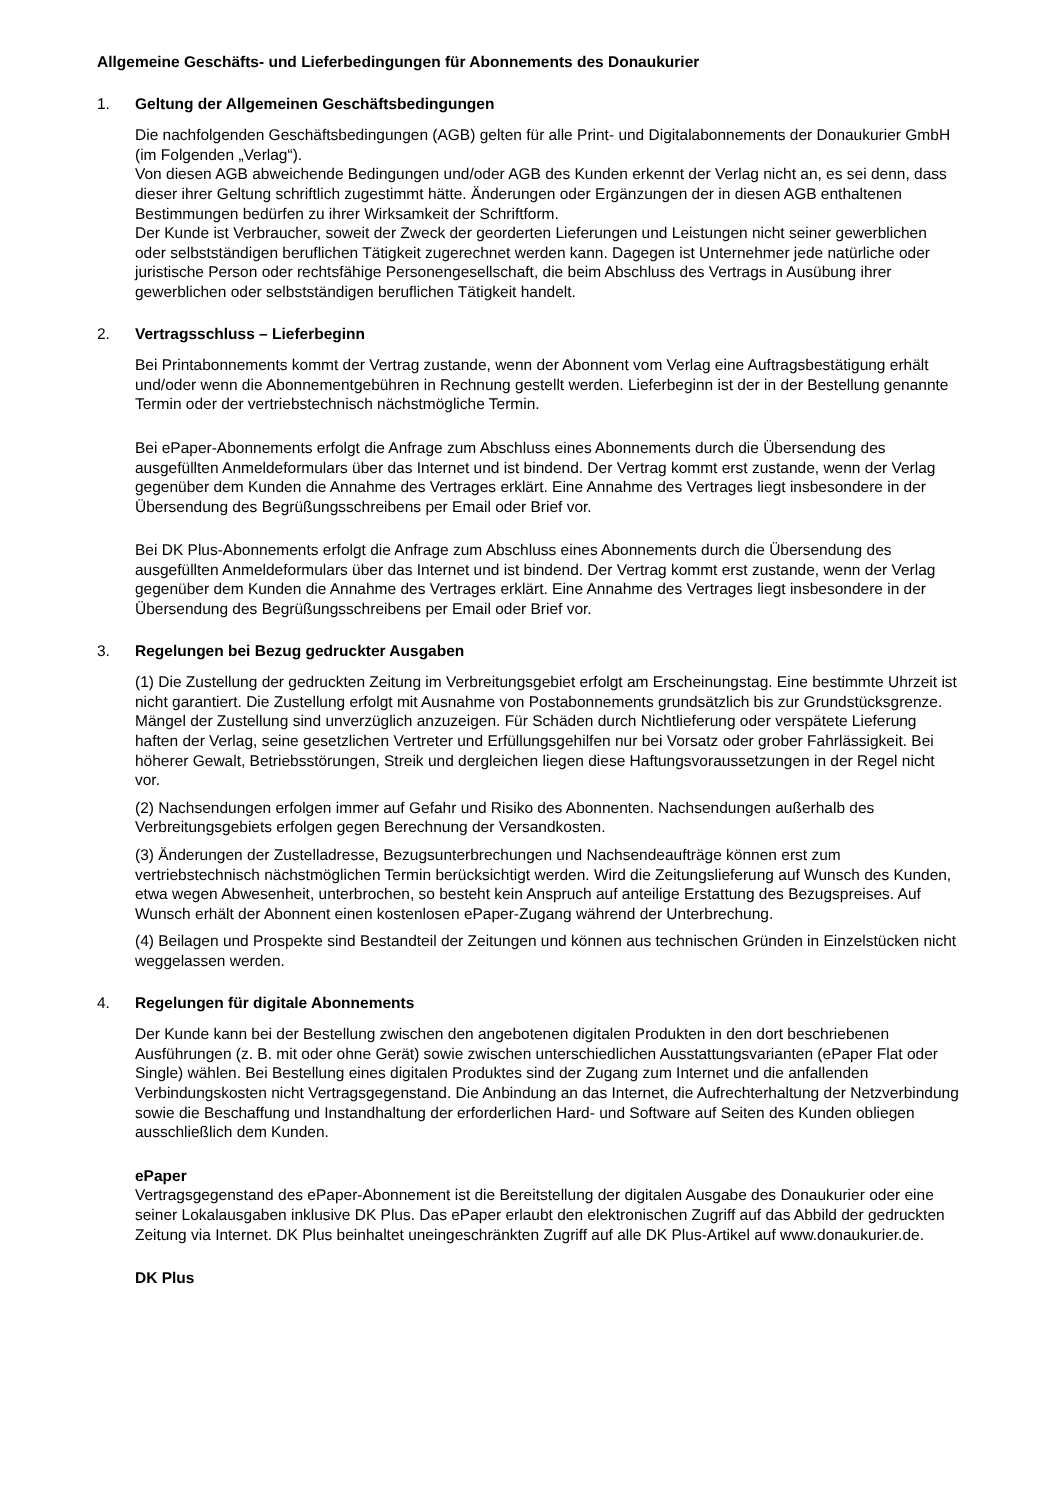Allgemeine Geschäfts- und Lieferbedingungen für Abonnements des Donaukurier
1. Geltung der Allgemeinen Geschäftsbedingungen
Die nachfolgenden Geschäftsbedingungen (AGB) gelten für alle Print- und Digitalabonnements der Donaukurier GmbH (im Folgenden „Verlag“).
Von diesen AGB abweichende Bedingungen und/oder AGB des Kunden erkennt der Verlag nicht an, es sei denn, dass dieser ihrer Geltung schriftlich zugestimmt hätte. Änderungen oder Ergänzungen der in diesen AGB enthaltenen Bestimmungen bedürfen zu ihrer Wirksamkeit der Schriftform.
Der Kunde ist Verbraucher, soweit der Zweck der georderten Lieferungen und Leistungen nicht seiner gewerblichen oder selbstständigen beruflichen Tätigkeit zugerechnet werden kann. Dagegen ist Unternehmer jede natürliche oder juristische Person oder rechtsfähige Personengesellschaft, die beim Abschluss des Vertrags in Ausübung ihrer gewerblichen oder selbstständigen beruflichen Tätigkeit handelt.
2. Vertragsschluss – Lieferbeginn
Bei Printabonnements kommt der Vertrag zustande, wenn der Abonnent vom Verlag eine Auftragsbestätigung erhält und/oder wenn die Abonnementgebühren in Rechnung gestellt werden. Lieferbeginn ist der in der Bestellung genannte Termin oder der vertriebstechnisch nächstmögliche Termin.
Bei ePaper-Abonnements erfolgt die Anfrage zum Abschluss eines Abonnements durch die Übersendung des ausgefüllten Anmeldeformulars über das Internet und ist bindend. Der Vertrag kommt erst zustande, wenn der Verlag gegenüber dem Kunden die Annahme des Vertrages erklärt. Eine Annahme des Vertrages liegt insbesondere in der Übersendung des Begrüßungsschreibens per Email oder Brief vor.
Bei DK Plus-Abonnements erfolgt die Anfrage zum Abschluss eines Abonnements durch die Übersendung des ausgefüllten Anmeldeformulars über das Internet und ist bindend. Der Vertrag kommt erst zustande, wenn der Verlag gegenüber dem Kunden die Annahme des Vertrages erklärt. Eine Annahme des Vertrages liegt insbesondere in der Übersendung des Begrüßungsschreibens per Email oder Brief vor.
3. Regelungen bei Bezug gedruckter Ausgaben
(1) Die Zustellung der gedruckten Zeitung im Verbreitungsgebiet erfolgt am Erscheinungstag. Eine bestimmte Uhrzeit ist nicht garantiert. Die Zustellung erfolgt mit Ausnahme von Postabonnements grundsätzlich bis zur Grundstücksgrenze. Mängel der Zustellung sind unverzüglich anzuzeigen. Für Schäden durch Nichtlieferung oder verspätete Lieferung haften der Verlag, seine gesetzlichen Vertreter und Erfüllungsgehilfen nur bei Vorsatz oder grober Fahrlässigkeit. Bei höherer Gewalt, Betriebsstörungen, Streik und dergleichen liegen diese Haftungsvoraussetzungen in der Regel nicht vor.
(2) Nachsendungen erfolgen immer auf Gefahr und Risiko des Abonnenten. Nachsendungen außerhalb des Verbreitungsgebiets erfolgen gegen Berechnung der Versandkosten.
(3) Änderungen der Zustelladresse, Bezugsunterbrechungen und Nachsendeaufträge können erst zum vertriebstechnisch nächstmöglichen Termin berücksichtigt werden. Wird die Zeitungslieferung auf Wunsch des Kunden, etwa wegen Abwesenheit, unterbrochen, so besteht kein Anspruch auf anteilige Erstattung des Bezugspreises. Auf Wunsch erhält der Abonnent einen kostenlosen ePaper-Zugang während der Unterbrechung.
(4) Beilagen und Prospekte sind Bestandteil der Zeitungen und können aus technischen Gründen in Einzelstücken nicht weggelassen werden.
4. Regelungen für digitale Abonnements
Der Kunde kann bei der Bestellung zwischen den angebotenen digitalen Produkten in den dort beschriebenen Ausführungen (z. B. mit oder ohne Gerät) sowie zwischen unterschiedlichen Ausstattungsvarianten (ePaper Flat oder Single) wählen. Bei Bestellung eines digitalen Produktes sind der Zugang zum Internet und die anfallenden Verbindungskosten nicht Vertragsgegenstand. Die Anbindung an das Internet, die Aufrechterhaltung der Netzverbindung sowie die Beschaffung und Instandhaltung der erforderlichen Hard- und Software auf Seiten des Kunden obliegen ausschließlich dem Kunden.
ePaper
Vertragsgegenstand des ePaper-Abonnement ist die Bereitstellung der digitalen Ausgabe des Donaukurier oder eine seiner Lokalausgaben inklusive DK Plus. Das ePaper erlaubt den elektronischen Zugriff auf das Abbild der gedruckten Zeitung via Internet. DK Plus beinhaltet uneingeschränkten Zugriff auf alle DK Plus-Artikel auf www.donaukurier.de.
DK Plus